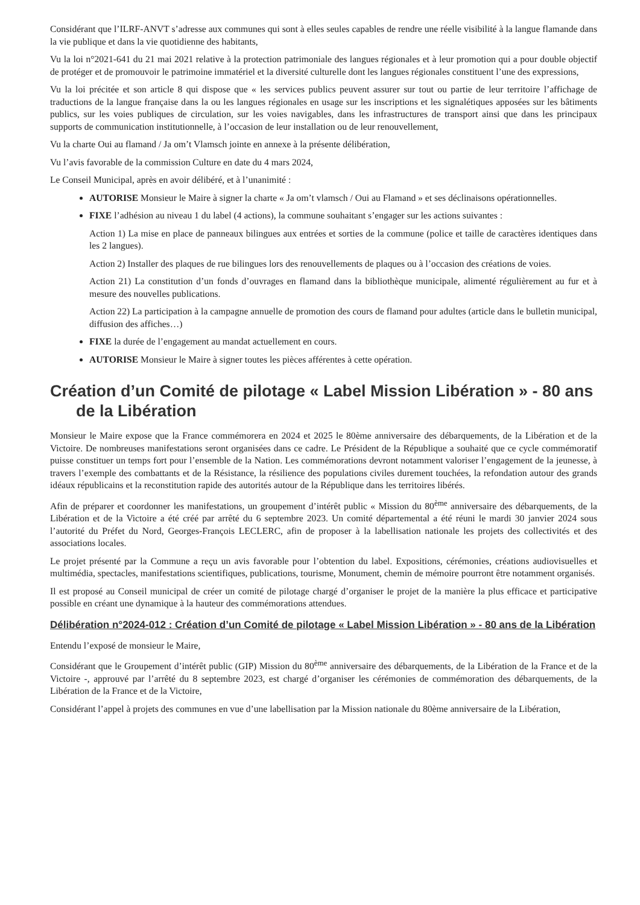Considérant que l’ILRF-ANVT s’adresse aux communes qui sont à elles seules capables de rendre une réelle visibilité à la langue flamande dans la vie publique et dans la vie quotidienne des habitants,
Vu la loi n°2021-641 du 21 mai 2021 relative à la protection patrimoniale des langues régionales et à leur promotion qui a pour double objectif de protéger et de promouvoir le patrimoine immatériel et la diversité culturelle dont les langues régionales constituent l’une des expressions,
Vu la loi précitée et son article 8 qui dispose que « les services publics peuvent assurer sur tout ou partie de leur territoire l’affichage de traductions de la langue française dans la ou les langues régionales en usage sur les inscriptions et les signalétiques apposées sur les bâtiments publics, sur les voies publiques de circulation, sur les voies navigables, dans les infrastructures de transport ainsi que dans les principaux supports de communication institutionnelle, à l’occasion de leur installation ou de leur renouvellement,
Vu la charte Oui au flamand / Ja om’t Vlamsch jointe en annexe à la présente délibération,
Vu l’avis favorable de la commission Culture en date du 4 mars 2024,
Le Conseil Municipal, après en avoir délibéré, et à l’unanimité :
AUTORISE Monsieur le Maire à signer la charte « Ja om’t vlamsch / Oui au Flamand » et ses déclinaisons opérationnelles.
FIXE l’adhésion au niveau 1 du label (4 actions), la commune souhaitant s’engager sur les actions suivantes :
Action 1) La mise en place de panneaux bilingues aux entrées et sorties de la commune (police et taille de caractères identiques dans les 2 langues).
Action 2) Installer des plaques de rue bilingues lors des renouvellements de plaques ou à l’occasion des créations de voies.
Action 21) La constitution d’un fonds d’ouvrages en flamand dans la bibliothèque municipale, alimenté régulièrement au fur et à mesure des nouvelles publications.
Action 22) La participation à la campagne annuelle de promotion des cours de flamand pour adultes (article dans le bulletin municipal, diffusion des affiches…)
FIXE la durée de l’engagement au mandat actuellement en cours.
AUTORISE Monsieur le Maire à signer toutes les pièces afférentes à cette opération.
Création d’un Comité de pilotage « Label Mission Libération » - 80 ans de la Libération
Monsieur le Maire expose que la France commémorera en 2024 et 2025 le 80ème anniversaire des débarquements, de la Libération et de la Victoire. De nombreuses manifestations seront organisées dans ce cadre. Le Président de la République a souhaité que ce cycle commémoratif puisse constituer un temps fort pour l’ensemble de la Nation. Les commémorations devront notamment valoriser l’engagement de la jeunesse, à travers l’exemple des combattants et de la Résistance, la résilience des populations civiles durement touchées, la refondation autour des grands idéaux républicains et la reconstitution rapide des autorités autour de la République dans les territoires libérés.
Afin de préparer et coordonner les manifestations, un groupement d’intérêt public « Mission du 80<sup>ème</sup> anniversaire des débarquements, de la Libération et de la Victoire a été créé par arrêté du 6 septembre 2023. Un comité départemental a été réuni le mardi 30 janvier 2024 sous l’autorité du Préfet du Nord, Georges-François LECLERC, afin de proposer à la labellisation nationale les projets des collectivités et des associations locales.
Le projet présenté par la Commune a reçu un avis favorable pour l’obtention du label. Expositions, cérémonies, créations audiovisuelles et multimédia, spectacles, manifestations scientifiques, publications, tourisme, Monument, chemin de mémoire pourront être notamment organisés.
Il est proposé au Conseil municipal de créer un comité de pilotage chargé d’organiser le projet de la manière la plus efficace et participative possible en créant une dynamique à la hauteur des commémorations attendues.
Délibération n°2024-012 : Création d’un Comité de pilotage « Label Mission Libération » - 80 ans de la Libération
Entendu l’exposé de monsieur le Maire,
Considérant que le Groupement d’intérêt public (GIP) Mission du 80<sup>ème</sup> anniversaire des débarquements, de la Libération de la France et de la Victoire -, approuvé par l’arrêté du 8 septembre 2023, est chargé d’organiser les cérémonies de commémoration des débarquements, de la Libération de la France et de la Victoire,
Considérant l’appel à projets des communes en vue d’une labellisation par la Mission nationale du 80ème anniversaire de la Libération,